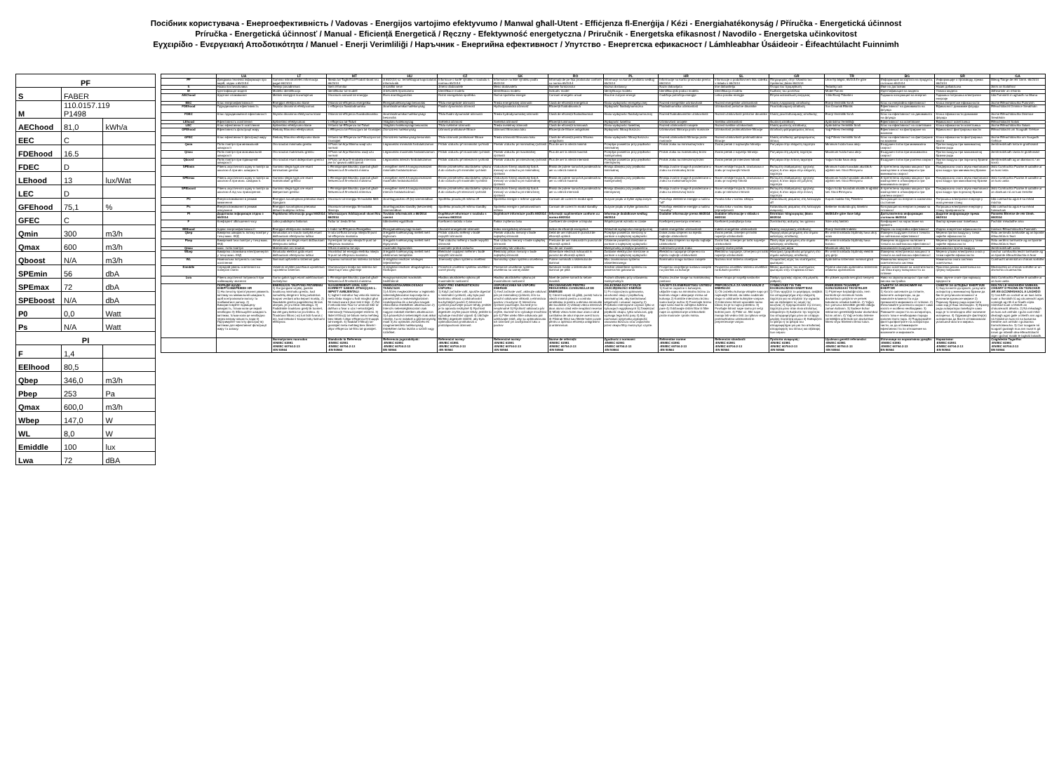Посібник користувача - Енергоефективність / Vadovas - Energijos vartojimo efektyvumo / Manwal għall-Utent - Effiċjenza fl-Enerġija / Kézi - Energiahatékonyság / Příručka - Energetická účinnost
Príručka - Energetická účinnosť / Manual - Eficiență Energetică / Ręczny - Efektywność energetyczna / Priručnik - Energetska efikasnost / Navodilo - Energetska učinkovitost
Εγχειρίδιο - Ενεργειακή Αποδοτικότητα / Manuel - Enerji Verimliliği / Наръчник - Енергийна ефективност / Упутство - Енергетска ефикасност / Lámhleabhar Úsáideoir - Éifeachtúlacht Fuinnimh
| PF | | |
| --- | --- | --- |
| S | FABER | |
| M | 110.0157.119 P1498 | |
| AEChood | 81,0 | kWh/a |
| EEC | C | |
| FDEhood | 16.5 | |
| FDEC | D | |
| LEhood | 13 | lux/Wat |
| LEC | D | |
| GFEhood | 75,1 | % |
| GFEC | C | |
| Qmin | 300 | m3/h |
| Qmax | 600 | m3/h |
| Qboost | N/A | m3/h |
| SPEmin | 56 | dbA |
| SPEmax | 72 | dbA |
| SPEboost | N/A | dbA |
| P0 | 0,0 | Watt |
| Ps | N/A | Watt |
| PI | | |
| F | 1,4 | |
| EElhood | 80,5 | |
| Qbep | 346,0 | m3/h |
| Pbep | 253 | Pa |
| Qmax | 600,0 | m3/h |
| Wbep | 147,0 | W |
| WL | 8,0 | W |
| Emiddle | 100 | lux |
| Lwa | 72 | dBA |
| | UA | LT | MT | HU | CZ | SK | RO | PL | HR | SL | GR | TR | BG | SR | GA |
| --- | --- | --- | --- | --- | --- | --- | --- | --- | --- | --- | --- | --- | --- | --- | --- |
| PF | Довідкова технічна інформація про виріб, згідно з 65/2014 | Gaminio mikrokortelės informacija pagal 65/2014 | Skeda tat-Tagħrif tal-Prodott skont nru 65/2014 | A 65/2014 sz. terméklappal kapcsolatos információk | Informace o kartě výrobku v souladu s normou 65/2014 | Informácie na liste výrobku podľa 65/2014 | Informații de pe fișa produsului conform cu norma 65/2014 | Informacje na karcie produktu według 65/2014 | Informacije na kartici proizvoda prema 65/2014 | Informacije o podatkovnem listu izdelka v skladu s 65/2014 | Πληροφορίες στην πλακέτα του προϊόντος βάσει 65/2014 | Ürün fişi bilgisi, 65/2014'e göre | Информация за картата на продукта, съгласно 65/2014 | Информације о производу, према 65/2014 | Bileog Táirge de réir Uimh. 65/2014 |
| S | Назва постачальника | Tiekėjo pavadinimas | Isem il-fornitur | A szállító neve | Jméno dodavatele | Meno dodávateľa | Numele furnizorului | Nazwa dostawcy | Naziv dobavljača | Ime dobavitelja | Όνομα του προμηθευτή | Tedarikçi adı | Име на доставчик | Назив добављача | Ainm an tsoláthraí |
| M | Ідентифікація моделі | Modelio identifikacija | Identifikatur tal-mudell | A készülék típusszáma | Identifikace modelu | Identifikácia modelu | Indicativ model | Identyfikacja modelu | Identifikacijski podaci modela | Identifikacija modela | Κωδικός του μοντέλου | Model Tanımı | Идентификация на модела | Ознака модела | Aitheantóir an mhúnla |
| AEChood | Щорічне споживання | Metinis energijos suvartojimas | Il-konsum annwali tal-enerġija | Éves áramfogyasztás | Roční energetická spotřeba | Ročná spotreba energie | Consum energetic anual | Roczne zużycie energii | Godišnja potrošnja energije | Letna poraba energije | Ετήσια κατανάλωση ενέργειας | Yıllık Enerji Tüketimi | Годишна консумация на енергия | Годишња потрошња електричне енергије | Ídiú Fuinnimh in aghaidh na Bliana |
| EEC | Клас енергоефективності | Energijos efektyvumo klasė | Il-klassi tal-effiċjenza enerġetika | Energiahatékonysági besorolás | Třída energetické účinnosti | Trieda energetickej účinnosti | Clasă de eficiență energetică | Klasa wydajności energetycznej | Razred energetske učinkovitosti | Razred energetske učinkovitosti | Κλάση ενεργειακής απόδοσης | Enerji Verimlilik Sınıfı | Клас на енергийна ефективност | Класа енергетске ефикасности | Aicme Éifeachtúlachta Fuinnimh |
| FDEhood | Гідродинамічна ефективність | Skysčio dinaminis efektyvumas | L-effiċjenza fluwidodinamika | Áramlásdinamikai hatékonyság | Fluidní dynamická účinnost | Hydrodynamická účinnosť | Eficiență fluidodinamică | Wydajność fluidodynamiczna | Fluidodinamička učinkovitost | Učinkovitost pretočne dinamike | Ρευστοδυναμική απόδοση | Sıvı Dinamik Etkinlik | Ефективност на динамиката на флуида | Ефикасност динамике флуида | Éifeachtúlacht Dinimice Sreabháin |
| FDEC | Клас гідродинамічної ефективності | Skysčio dinaminio efektyvumo klasė | Il-klassi tal-effiċjenza fluwidodinamika | Áramlásdinamikai hatékonysági besorolás | Třída fluidní dynamické účinnosti | Trieda hydrodynamickej účinnosti | Clasă de eficiență fluidodinamică | Klasa wydajności fluidodynamicznej | Razred fluidodinamičke učinkovitosti | Razred učinkovitosti pretočne dinamike | Κλάση ρευστοδυναμικής απόδοσης | Enerji Verimlilik Sınıfı | Клас на ефективност на динамиката на флуида | Класа ефикасности динамике флуида | Aicme Éifeachtúlachta Dinimice Sreabháin |
| LEhood | Ефективність освітлення | Apšvietimo efektyvumas | L-effiċjenza tat-Tidwil | Világítási hatékonyság | Světelná účinnost | Svetelná účinnosť | Eficiență luminoasă | Wydajność świetlna | Učinkovitost rasvjete | Svetilna učinkovitost | Φωτεινή απόδοση | Aydınlatma Verimliliği | Ефективност на осветяване | Ефикасност осветљења | Éifeachtúlacht Solais |
| LEC | Клас ефективності освітлення | Apšvietimo efektyvumo klasė | Il-Klassi tal-Effiċjenza tat-Tidwil | Világítási hatékonysági besorolás | Třída světelné účinnosti | Trieda svetelnej účinnosti | Clasă de eficiență luminoasă | Klasa wydajności świetlnej | Razred učinkovitosti rasvjete | Razred svetilne učinkovitosti | Κλάση φωτεινής απόδοσης | Aydınlatma Verimlilik Sınıfı | Клас на ефективност на осветяване | Класа ефикасности осветљења | Aicme Éifeachtúlachta Solais |
| GFEhood | Ефективність фільтрації жиру | Riebalų filtravimo efektyvumas | L-Effiċjenza tal-Filtrazzjoni tal-Grassijiet | Zsírszűrési hatékonyság | Účinnost protitukové filtrace | Účinnosť filtrovania tuku | Eficiență de filtrare antigrăsimi | Wydajność filtracji tłuszczu | Učinkovitost filtriranja protiv masnoće | Učinkovitost protimaščobne filtracije | Απόδοση φιλτραρίσματος λίπους | Yağ Filtresi Verimliliği | Ефективност на филтриране на мазнини | Ефикасност филтрирања масти | Éifeachtúlacht um Scagadh Gréisce |
| GFEC | Клас ефективності фільтрації жиру | Riebalų filtravimo efektyvumo klasė | Il-Klassi tal-Effiċjenza tal-Filtrazzjoni tal-Grassijiet | Zsírszűrési hatékonysági besorolás | Třída účinnosti protitukové filtrace | Trieda účinnosti filtrovania tuku | Clasă de eficiență pentru filtrarea antigrăsimi | Klasa wydajności filtracji tłuszczu | Razred učinkovitosti filtriranja protiv masnoće | Razred učinkovitosti protimaščobne filtracije | Κλάση απόδοσης φιλτραρίσματος λίπους | Yağ Filtresi Verimlilik Sınıfı | Клас на ефективност на филтриране на мазнини | Класа ефикасности филтрирања масти | Aicme Éifeachtúlachta um Scagadh Gréisce |
| Qmin | Потік повітря при мінімальній швидкості | Oro srautas minimaliu greičiu | Il-Fluss tal-Arja Minimu waqt użu normali | Légáramlás minimális fordulatszámon | Průtok vzduchu při minimální rychlosti | Prietok vzduchu pri minimálnej rýchlosti | Flux de aer la viteză minimă | Przepływ powietrza przy prędkości minimalnej | Protok zraka na minimalnoj brzini | Zračni pretok z najmanjšo hitrostjo | Ροή αέρα στην ελάχιστη ταχύτητα | Minimum hızda hava akışı | Въздушен поток при минимална скорост | Проток ваздуха при минималној брзини рада | Aershreabhadh Íosta le gnáthúsáid |
| Qmax | Потік повітря при максимальній швидкості | Oro srautas maksimaliu greičiu | Il-Fluss tal-Arja Massimu waqt użu normali | Légáramlás maximális fordulatszámon | Průtok vzduchu při maximální rychlosti | Prietok vzduchu pri maximálnej rýchlosti | Flux de aer la viteză maximă | Przepływ powietrza przy prędkości maksymalnej | Protok zraka na maksimalnoj brzini | Zračni pretok z največjo hitrostjo | Ροή αέρα στη μέγιστη ταχύτητα | Maximum hızda hava akışı | Въздушен поток при максимална скорост | Проток ваздуха при максималној брзини рада | Aershreabhadh Uasta le gnáthúsáid |
| Qboost | Потік повітря при підвищеній швидкості | Oro srautas esant didėjančiam greičiui | Il-Fluss tal-Arja fil-modalità intensiva jew ta' qawwa addizzjonali | Légáramlás intenzív fordulatszámon | Průtok vzduchu při intenzivní rychlosti | Prietok vzduchu pri intenzívnej rýchlosti | Flux de aer la viteză intensivă | Przepływ powietrza przy prędkości intensywnej | Protok zraka na intenzivnoj brzini | Zračni pretok pri intenzivni hitrosti | Ροή αέρα στην έντονη ταχύτητα | Yoğun hızda hava akışı | Въздушен поток при усилена скорост | Проток ваздуха при појачаној брзини рада | Aershreabhadh ag an diansocrú / an socrú |
| SPEmin | Рівень акустичного шуму в повітрі за шкалою А при мін. швидкості. | Garsinio slėgio lygis ore esant minimaliam greičiui | L-Emissjonijiet Akustiċi, ippeżati għall-frekwenza A fil-veloċità minima | Levegőben mért A hangnyomásszint minimális fordulatszámon | Emise průměrného akustického výkonu A do vzduchu při minimální rychlosti | Vzduchom šírený akustický tlak A meraný vo vzduchu pri minimálnej rýchlosti | Emisii de putere sonoră A ponderată la aer cu viteză minimă | Emisja dźwięku przy prędkości minimalnej | Emisija zvučne snage A-ponderirane u zraku na minimalnoj brzini | Raven emisije hrupa A, izračunana v zraku pri najmanjši hitrosti | Εκπομπή σταθμισμένης ηχητικής ισχύος A στον αέρα στην ελάχιστη ταχύτητα | Minimum hızda havadaki akustik A-ağırlıklı ses Gücü Emisyonu | А-претеглена звукова мощност при изхвърляне в атмосферата при минимална скорост | Пондерисана снага звука емитованог кроз ваздух при минималној брзини | Astú Cumhachta Fuaime A-ualaithe ar an luas íosta |
| SPEmax | Рівень акустичного шуму в повітрі за шкалою А при макс. швидкості. | Garsinio slėgio lygis ore esant maksimaliam greičiui | L-Emissjonijiet Akustiċi, ippeżati għall-frekwenza A fil-veloċità massima | Levegőben mért A hangnyomásszint maximális fordulatszámon | Emise průměrného akustického výkonu A do vzduchu při maximální rychlosti | Vzduchom šírený akustický tlak A meraný vo vzduchu pri maximálnej rýchlosti | Emisii de putere sonoră A ponderată la aer cu viteză maximă | Emisja dźwięku przy prędkości maksymalnej | Emisija zvučne snage A-ponderirane u zraku na maksimalnoj brzini | Raven emisije hrupa A, izračunana v zraku pri največji hitrosti | Εκπομπή σταθμισμένης ηχητικής ισχύος A στον αέρα στη μέγιστη ταχύτητα | Maximum hızda havadaki akustik A-ağırlıklı ses Gücü Emisyonu | А-претеглена звукова мощност при изхвърляне в атмосферата при максимална скорост | Пондерисана снага звука емитованог кроз ваздух при максималној брзини | Astú Cumhachta Fuaime A-ualaithe ar an luas uasta |
| SPEboost | Рівень акустичного шуму в повітрі за шкалою А під час прискорення. | Garsinio slėgio lygis ore esant didėjančiam greičiui | L-Emissjonijiet Akustiċi, ippeżati għall-frekwenza A fil-veloċità intensiva | Levegőben mért A hangnyomásszint intenzív fordulatszámon | Emise průměrného akustického výkonu A do vzduchu při intenzivní rychlosti | Vzduchom šírený akustický tlak A meraný vo vzduchu pri intenzívnej rýchlosti | Emisii de putere sonoră A ponderată la aer cu viteză intensivă | Emisja dźwięku przy prędkości intensywnej | Emisija zvučne snage A-ponderirane u zraku na intenzivnoj brzini | Raven emisije hrupa A, izračunana v zraku pri intenzivni hitrosti | Εκπομπή σταθμισμένης ηχητικής ισχύος A στον αέρα στην έντονη ταχύτητα | Yoğun hızda havadaki akustik A-ağırlıklı ses Gücü Emisyonu | А-претеглена звукова мощност при изхвърляне в атмосферата при усилена скорост | Пондерисана снага звука емитованог кроз ваздух при појачаној брзини | Astú Cumhachta Fuaime A-ualaithe ar an dianluas nó an luas treisithe |
| P0 | Енергоспоживання в режимі вимкнення | Energijos suvartojimas prietaisui esant išjungtam | Il-konsum tal-enerġija fil-modalità Mitfi | Áramfogyasztás off (ki) üzemmódban | Spotřeba proudu při režimu off | Spotreba energie v režime vypnutia | Consum de curent în modul oprit | Zużycie prądu w trybie wyłączonym | Potrošnja električne energije u načinu "off" | Poraba toka v načinu izklopa | Κατανάλωση ρεύματος στη λειτουργία off | Kapalı modda Güç Tüketimi | Консумация на енергия в изключено състояние | Потрошња електричне енергије у искљученом стању | Ídiú cumhachta agus é sa mhód múchta |
| Ps | Енергоспоживання в режимі очікування | Energijos suvartojimas prietaisui dirbant budėjimo režimu | Il-konsum tal-enerġija fil-modalità Stennija | Áramfogyasztás standby (készenléti) üzemmódban | Spotřeba proudu při režimu standby | Spotreba energie v pohotovostnom režime | Consum de curent în modul standby | Zużycie prądu w trybie gotowości | Potrošnja električne energije u načinu "standby" | Poraba toka v načinu stanja pripravljenosti | Κατανάλωση ρεύματος στη λειτουργία αναμονής | Bekleme modunda güç tüketimi | Консумация на енергия в режим на готовност | Потрошња електричне енергије у стању приправности | Ídiú cumhachta agus é sa mhód fuireachais |
| PI | Додаткова інформація згідно з 66/2014 | Papildoma informacija pagal 66/2014 | Informazzjoni Addizzjonali skont Nru 66/2014 | További információk a 66/2014 szerint | Doplňkové informace v souladu s normou 66/2014 | Doplnkové informácie podľa 66/2014 | Informații suplimentare conform cu norma 66/2014 | Informacje dodatkowe według 66/2014 | Dodatne informacije prema 66/2014 | Dodatne informacije v skladu s 66/2014 | Επιπλέον πληροφορίες βάσει 66/2014 | 66/2014'e göre ilave bilgi | Допълнителна информация съгласно 66/2014 | Додатне информације према 66/2014 | Faisnéis Bhreise de réir Uimh. 66/2014 |
| F | Коефіцієнт збільшення часу | Laiko padidėjimo faktorius | Fattur ta' żieda fil-ħin | Időnövelési együttható | Koeficient nárůstu v čase | Faktor zvýšenia času | Coeficient de creștere a timpului | Współczynnik wzrostu w czasie | Koeficijent povećanja vremena | Koeficient podaljšanja časa | Συντελεστής αύξησης του χρόνου | Süre artış faktörü | Коефициент на нарастване на времето | Фактор временског повећања | Fachtóir méadaithe ama |
| EElhood | Індекс енергоефективності | Energijos efektyvumo indeksas | L-Indiċi tal-Effiċjenza Enerġetika | Energiahatékonysági mutató | Ukazatel energetické účinnosti | Index energetickej účinnosti | Indice de eficiență energetică | Wskaźnik wydajności energetycznej | Indeks energetske učinkovitosti | Indeks energetske učinkovitosti | Δείκτης ενεργειακής απόδοσης | Enerji Verimlilik İndeksi | Индекс на енергийна ефективност | Индекс енергетске ефикасности | Innéacs Éifeachtúlachta Fuinnimh |
| Qbep | Виміряна швидкість потоку повітря у точці макс. ККД | Išmatuotas oro srauto santykis esant didžiausiam efektyvumo taškui | Ir-rata tal-fluss tal-arja mkejla fil-punt tal-effiċjenza massima | A legjobb hatékonyság mellett mért léghozam | Průtok vzduchu měřený v bodě nejvyšší účinnosti | Prietok vzduchu meraný v bode najlepšej účinnosti | Debit de aer măsurat în punctul de eficiență optimă | Przepływ powietrza mierzony w punkcie o najlepszej wydajności | Dotok zraka izmjeren na mjestu najbolje učinkovitosti | Zračni pretok, izmerjen pri točki največje učinkovitosti | Παροχή αέρα μετρημένη στο σημείο καλύτερης απόδοσης | En verimli noktada ölçülmüş hava akış oranı | Измерен въздушен поток в точката на най-висока ефективност | Мерени проток ваздуха у тачки највеће ефикасности | Ráta aersreafa tomhaiste ag an bpointe éifeachtúla is fearr |
| Pbep | Виміряний тиск повітря у точці макс. ККД | Išmatuoto oro slėgis esant didžiausiam efektyvumo taškui | Il-pressjoni tal-arja mkejla fil-punt tal-effiċjenza massima | A legjobb hatékonyság mellett mért légnyomás | Tlak vzduchu měřený v bodě nejvyšší účinnosti | Tlak vzduchu meraný v bode najlepšej účinnosti | Presiune de aer măsurată în punctul de eficiență optimă | Ciśnienie powietrza mierzone w punkcie o najlepszej wydajności | Tlak zraka izmjeren na mjestu najbolje učinkovitosti | Zračni tlak, izmerjen pri točki največje učinkovitosti | Πίεση αέρα μετρημένη στο σημείο καλύτερης απόδοσης | En verimli noktada ölçülmüş hava basıncı | Измерено въздушно налягане в точката на най-висока ефективност | Мерени притисак ваздуха у тачки највеће ефикасности | Ráta aerbhrú tomhaiste ag an bpointe éifeachtúla is fearr |
| Qmax | макс. потік повітря | Maksimalus oro srautas | Il-fluss massimu tal-arja | maximális légáramlás | maximální průtok vzduchu | maximálny tok vzduchu | flux de aer maxim | Maksymalny przepływ powietrza | maksimalni protok zraka | največji zračni pretok | μέγιστη ροή αέρα | Maximum akış hızı | максимален въздушен поток | максималан проток ваздуха | Aershreabhadh uasta |
| Wbep | Виміряна споживана електроенергія у точці макс. ККД | Išmatuota elektros galia esant didžiausiam efektyvumo taškui | Il-kontribut tal-enerġija elettrika mkejla fil-punt tal-effiċjenza massima | A legjobb hatékonyság mellett mért elektromos betáplálás | Elektrické napájení měřené v bodě nejvyšší účinnosti | Elektrický príkon meraný v bode najlepšej účinnosti | Alimentare electrică măsurată în punctul de eficiență optimă | Zasilanie elektryczne mierzone w punkcie o najlepszej wydajności | Električno napajanje izmjereno na mjestu najbolje učinkovitosti | Električno napajanje, izmerjeno pri točki največje učinkovitosti | Ηλεκτρική τροφοδοσία μετρημένη στο σημείο καλύτερης απόδοσης | En verimli noktada ölçülmüş elektrik güç girişi | Измерена електрическа мощност в точката на най-висока ефективност | Мерена улазна електрична снага у тачки највеће ефикасности | Ionchur cumhachta leictrí tomhaiste ag an bpointe éifeachtúlachta is fearr |
| WL | Номінальна потужність системи освітлення | Nominali apšvietimo sistemos galia | Il-qawwa nominali tas-sistema tat-tidwil | A világítási rendszer névleges teljesítménye | Jmenovitý výkon systému osvětlení | Nominálny výkon systému osvetlenia | Putere nominală a sistemului de iluminat | Moc znamionowa systemu oświetleniowego | Nominalna snaga sustava rasvjete | Nazivna moč sistema osvetljave | Ονομαστική ισχύς του συστήματος φωτισμού | Aydınlatma sisteminin nominal gücü | Номинална мощност на осветителната система | Номинална снага система осветљења | Cumhacht ainmniúil an chórais soilsithe |
| Emiddle | Середній рівень освітлення на поверхні плити | Vidutinis viryklės paviršiaus apvietimas i apvietimo sistemos | Il-luminazzjoni medja tas-sistema tat-tidwil fuq il-wiċċ għat-tisjir | A világítási rendszer átlagvilágítása a főzőlapon | Průměrné osvětlení systému osvětlení varné plochy | Priemerné osvetlenie systému osvetlenia na varnej doske | Iluminare medie a sistemului de iluminat pe plită | Średnie oświetlenie systemu na powierzchni gotowania | Prosječno osvjetljenje sustava rasvjete na površini za kuhanje | Povprečna osvetlitev sistema osvetlitve na kuhalni površini | Μέσος φωτισμός του συστήματος φωτισμού στην επιφάνεια εστιών | Pişirme alanında aydınlatma sisteminin ortalama aydınlatması | Средно осветяване на осветителната система върху повърхността за готвене | Просечна јачина осветљења на грејној површини | Meánsoilsiú an chórais soilsithe ar an dromchla cócaireachta |
| Lwa | Рівень акустичної потужності при найвищому значенні | Garso galios lygis esant aukščiausiam nustatymui | L-Emissjonijiet Akustiċi, ippeżati għall-frekwenza A fil-veloċità massima | Hangnyomásszint maximális beállításnál | Hladina akustického výkonu při maximálním nastavení | Hladina akustického výkonu pri maximálnom nastavení | Nivel de putere sonoră la setare maximă | Poziom dźwięku przy ustawieniu maksymalnym | Razina zvučne snage na maksimalnoj postavci | Raven hrupa pri najvišji nastavitvi | Στάθμη ηχητικής ισχύος στη μέγιστη ρύθμιση | En yüksek ayarda ses gücü seviyesi | Ниво на звукова мощност при най-висока настройка | Ниво звучне снаге при највишој вредности | Astú Cumhachta Fuaime A-ualaithe ar an luas uasta |
| | ПОРАДИ ЩОДО ЕНЕРГОЗБЕРЕЖЕН НЯ 1) На початку приготування увімкніть витяжку на мінімальній швидкості, щоб контролювати вологу та позбавитися запаху. 2) Використовуйте підвищену швидкість, тільки коли це вкрай необхідно 3) Збільшуйте швидкість витяжки, тільки коли це необхідно через велику кількість пари 4) Підтримуйте чистоту фільтра(-ів) витяжки для ефективної фільтрації жиру та запаху. | ENERGIJOS TAUPYMO PATARIMAI 1) Kai įjungiate viryklę, įjunkite trauktuvą minimaliu greičiu, kad sumažėtų drėgmė ir būtų pašalintas kvapas verdant arba kepant maistą. 2) Naudokite greičio pagreitinimą tik tais atvejais, jei yra tikrai reikalinga. 3) Padidinkite trauktuvo greitį tik tuomet, kai dėl garų kiekio tai yra būtina. 4) Trauktuvo filtras (-ai) turi būti švarus (-ūs), kad riebalai ir kvapai būtų šalinami efektyviai. | SUĠĠERIMENTI GĦAL UŻU KORRETT SABIEX JITNAQQAS L-IMPATT AMBJENTALI: 1) Ixgħel l-estrattur fuq veloċità minima meta tibda ssajjar u ħalli mixgħul għal ftit minuti wara li jkun lest it-tisjir. 2) Żid il-veloċità biss f'każ ta' ammont kbir ta' duħħan u fwar u uża l-veloċità(jiet) intensiva(i) f'sitwazzjonijiet estremi. 3) Ibdel il-filtru(i) tal-faħam meta meħtieġ biex tikseb l-aħjar effiċjenza fit-tnaqqis tal-irwejjaħ. 4) Naddaf il-filtru(i) tal-grassijiet meta meħtieġ biex tikseb l-aħjar effiċjenza tal-filtru tal-grassijiet. | ENERGIATAKARÉKOSSÁGI TANÁCSOK 1) A főzés megkezdésekor a legkisebb sebességfokozaton kapcsolja be a páraelszívót a nedvességtartalom szabályozása és a konyhai szagok eltávolítása érdekében alkalmazzon 2) Intenzív sebességfokozatot csak nagyon indokolt esetben alkalmazzon 3) A páraelszívó sebességét csak akkor növelje, ha ez indokolt a gőzmennyiség miatt 4) Az optimális zsírszűrési és szagmentesítési hatékonyság érdekében tartsa tisztán a szűrőt vagy szűrőket. | RADY PRO ENERGETICKOU ÚSPORU: 1) Když začínáte vařit, spusťte digestoř s minimální rychlostí, aby byla pod kontrolou vlhkost a odstraňování kuchyňských pachů 2) Intenzivní rychlost používejte pouze tehdy, jestliže je to opravdu nezbytné 3) Rychlost digestoře zvyšte pouze tehdy, jestliže to vyžaduje množství výparů 4) Udržujte filtr/filtry digestoře čisté/é, aby byla optimalizovaná protituková a protizápachová účinnost. | ODPORÚČANIA NA ÚSPORU ENERGIE 1) Keď začínate variť, aktivujte odsávač pár pri minimálnej rýchlosti, čím sa umožní odsávanie vlhkosti a eliminácia pachov z kuchyne 2) Intenzívnu rýchlosť používajte, iba keď je to nevyhnutné 3) Rýchlosť odsávača pár zvýšte, iba keď si to vyžaduje množstvo pár 4) Filter alebo filtre odsávača pár udržiavajte čisté, aby sa optimalizovala ich účinnosť pri zachytávaní tuku a pachov | RECOMANDĂRI PENTRU REDUCEREA CONSUMULUI DE ENERGIE 1) Când începeți să gătiți, porniți hota la viteză minimă pentru a controla umiditatea și pentru a elimina mirosurile din bucătărie 2) Utilizați viteza intensivă doar atunci când este neapărat necesar 3) Măriți viteza hotei doar atunci când cantitatea de abur impune acest lucru 4) Păstrați filtrul sau filtrele hotei curate pentru a optimiza eficiența antigrăsimi și antimirosuri. | ZALECENIA DOTYCZĄCE OSZCZĘDNOŚCI ENERGII 1) Po rozpoczęciu gotowania, uruchomić okap z prędkością minimalną tak, aby kontrolować wilgotność i usuwać zapachy 2) Prędkości intensywne używać tylko w sytuacjach wyjątkowych 3) Zwiększać prędkość okapu, tylko wówczas, gdy wymaga tego ilość pary 4) Aby zachować optymalną wydajność usuwania tłuszczu oraz zapachów przez okapu filtry muszą być czyste. | SAVJETI ZA ENERGETSKU UŠTEDU 1) Kad se započne s kuhanjem, uključite napu na minimalnu brzinu za kontrolu vlage i uklanjanje mirisa od kuhanja 2) Koristite intenzivnu brzinu samo kad je nužno 3) Povećajte brzinu nape samo kad to zahtijeva količina pare 4) Održavajte čistim filtar ili filtre nape za optimiziranje učinkovitosti protiv masnoće i protiv mirisa. | PRIPOROČILA ZA VARČEVANJE Z ENERGIJO 1) Ob začetku kuhanja vklopite napo pri najmanjši hitrosti, da lahko nadzirate vlago in odstranite kuhinjske vonjave. 2) Intenzivno hitrost uporabite samo takrat, ko je to nujno potrebno. 3) Povišajte hitrost nape samo pri večji količini pare. 4) Filter oz. filtri nape morajo biti vedno čisti za njihovo večjo protimaščobno učinkovitost in preprečevanje vonjav. | ΣΥΜΒΟΥΛΕΣ ΓΙΑ ΤΗΝ ΕΞΟΙΚΟΝΟΜΗΣΗ ΕΝΕΡΓΕΙΑΣ 1) Όταν αρχίζετε το μαγείρεμα, ανάβετε τον απορροφητήρα στην ελάχιστη ταχύτητα για να ελέγξετε την υγρασία και να εξαλείψετε τις οσμές της κουζίνας 2) Χρησιμοποιείτε την έντονη ταχύτητα μόνο όταν είναι απολύτως απαραίτητο 3) Αυξάνετε την ταχύτητα του απορροφητήρα μόνο αν υπάρχει μεγάλη ποσότητα ατμών 4) Καθαρίζετε το φίλτρο ή τα φίλτρα του απορροφητήρα για μια πιο αποδοτική απορρόφηση του λίπους και εξάλειψη των οσμών. | ENERJİDEN TASARRUF KONUSUNDAKİ TAVSİYELER 1) Pişirmeye başladığınızda, nem kontrolü için minimum hızda davlumbazı çalıştırın ve yemek kokularını ortadan kaldırın. 2) Yoğun hızı yalnızca kesinlikle gerekli olduğu zaman kullanın. 3) Sadece buhar miktarının gerektirdiği kadar davlumbaz hızını artırın. 4) Yağ ve koku önleme verimliliğini arttırmak için davlumbaz filtresi veya filtrelerini temiz tutun. | СЪВЕТИ ЗА ИКОНОМИЯ НА ЕНЕРГИЯ 1) Когато започвате да готвите, включете аспиратора, за да намалите влажността и да премахнете миризмата от готвене. 2) Използвайте усилената скорост само когато е особено необходимо. 3) Повишете скоростта на аспиратора, когато това е необходимо поради количеството пара. 4) Поддържайте филтъра/филтрите на аспиратора чисти, за да оптимизирате ефективността по отношение на мазнините и миризмите. | САВЕТИ ЗА ШТЕДЊУ ЕНЕРГИЈЕ 1) Кад почнете да кувате, укључите аспиратор у минималној брзини да бисте регулисали влажност и уклонили кухињске мирисе 2) Појачану брзину рада користите само кад је баш неопходно. 3) Брзину рада аспиратора повећајте само када је то неопходно због количине испарења. 4) Одржавајте филтер(е) аспиратора да бисте оптимизовали уклањање масти и мириса. | MOLTAÍ LE HAGHAIDH SÁBHÁIL CHEART D'FHONN AN TIONCHAR AR AN GCOMHSHAOL A LAGHDÚ: 1) Cas AIR an cochall ar an luas íosta nuair a thosóidh tú ag cócaireacht agus coinnigh ag rith é ar feadh cúpla nóiméad nuair a bheidh an chócaireacht déanta. 2) Ná méadaigh an luas ach amháin i gcás cuid mhór deataigh agus gaile a bheith ann agus ná húsáid an luas nó na luasanna treisithe ach amháin i gcásanna tromchúiseacha. 3) Cuir scagaire nó scagairí gualaigh nua ann nuair is gá ionas go mbeidh dea-éifeachtúlacht aige i gcónaí maidir le laghdú bolaidh. |
| | | Normatyvinės nuorodos -EN/IEC 61591 -EN/IEC 60704-2-13 -EN 50564 | Standards ta Referenza -EN/IEC 61591 -EN/IEC 60704-2-13 -EN 50564 | Referencia jogszabályok: -EN/IEC 61591 -EN/IEC 60704-2-13 EN 50564 | Referenční normy: -EN/IEC 61591 -EN/IEC 60704-2-13 -EN 50564 | Referenčné normy: -EN/IEC 61591 -EN/IEC 60704-2-13 -EN 50564 | Norme de referință: -EN/IEC 61591 -EN/IEC 60704-2-13 -EN 50564 | Zgodność z normami: -EN/IEC 61591 -EN/IEC 60704-2-13 -EN 50564 | Referentne norme: -EN/IEC 61591 -EN/IEC 60704-2-13 -EN 50564 | Referenčni standardi: -EN/IEC 61591 -EN/IEC 60704-2-13 -EN 50564 | Πρότυπα αναφοράς: -EN/IEC 61591 -EN/IEC 60704-2-13 -EN 50564 | Uyulması gerekli referanslar: -EN/IEC 61591 -EN/IEC 60704-2-13 -EN 50564 | Източници на нормативна уредба: -EN/IEC 61591 -EN/IEC 60704-2-13 EN 50564 | Нормативи: -EN/IEC 61591 -EN/IEC 60704-2-13 -EN 50564 | Caighdeáin Tagartha: -EN/IEC 61591 -EN/IEC 60704-2-13 EN 50564 |